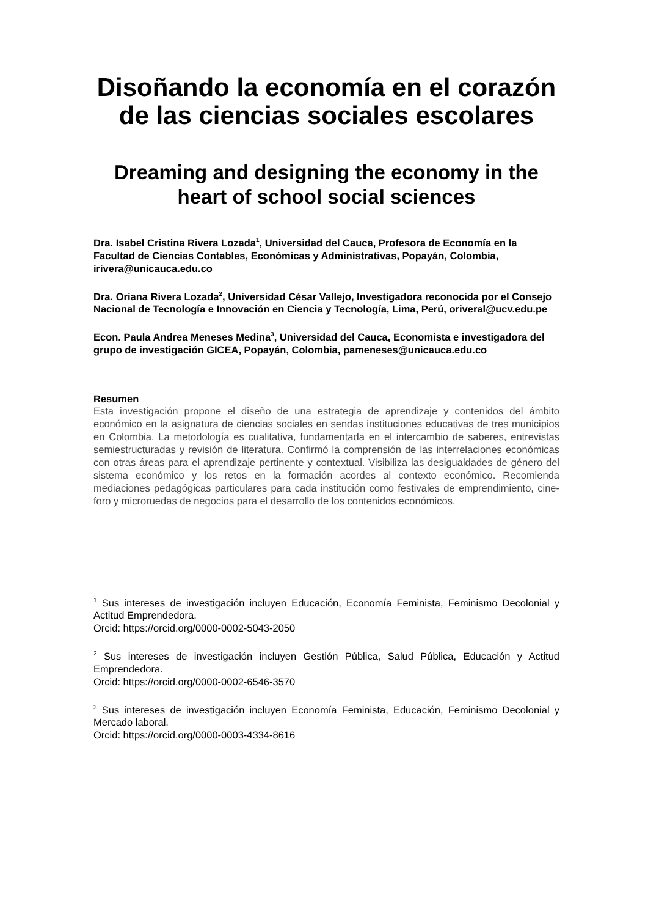Disoñando la economía en el corazón de las ciencias sociales escolares
Dreaming and designing the economy in the heart of school social sciences
Dra. Isabel Cristina Rivera Lozada<sup>1</sup>, Universidad del Cauca, Profesora de Economía en la Facultad de Ciencias Contables, Económicas y Administrativas, Popayán, Colombia, irivera@unicauca.edu.co
Dra. Oriana Rivera Lozada<sup>2</sup>, Universidad César Vallejo, Investigadora reconocida por el Consejo Nacional de Tecnología e Innovación en Ciencia y Tecnología, Lima, Perú, oriveral@ucv.edu.pe
Econ. Paula Andrea Meneses Medina<sup>3</sup>, Universidad del Cauca, Economista e investigadora del grupo de investigación GICEA, Popayán, Colombia, pameneses@unicauca.edu.co
Resumen
Esta investigación propone el diseño de una estrategia de aprendizaje y contenidos del ámbito económico en la asignatura de ciencias sociales en sendas instituciones educativas de tres municipios en Colombia. La metodología es cualitativa, fundamentada en el intercambio de saberes, entrevistas semiestructuradas y revisión de literatura. Confirmó la comprensión de las interrelaciones económicas con otras áreas para el aprendizaje pertinente y contextual. Visibiliza las desigualdades de género del sistema económico y los retos en la formación acordes al contexto económico. Recomienda mediaciones pedagógicas particulares para cada institución como festivales de emprendimiento, cine-foro y microruedas de negocios para el desarrollo de los contenidos económicos.
<sup>1</sup> Sus intereses de investigación incluyen Educación, Economía Feminista, Feminismo Decolonial y Actitud Emprendedora.
Orcid: https://orcid.org/0000-0002-5043-2050
<sup>2</sup> Sus intereses de investigación incluyen Gestión Pública, Salud Pública, Educación y Actitud Emprendedora.
Orcid: https://orcid.org/0000-0002-6546-3570
<sup>3</sup> Sus intereses de investigación incluyen Economía Feminista, Educación, Feminismo Decolonial y Mercado laboral.
Orcid: https://orcid.org/0000-0003-4334-8616